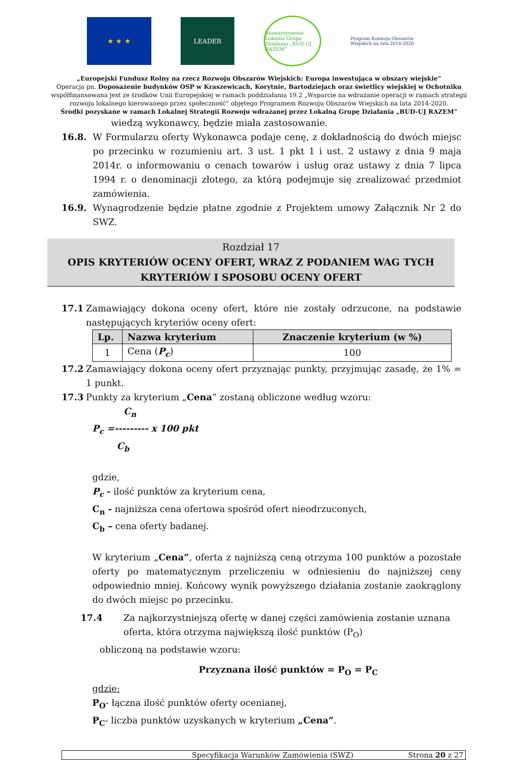★ ★ ★ LEADER
Stowarzyszenie Lokalna Grupa Działania „BUD-UJ RAZEM”
Program Rozwoju Obszarów Wiejskich na lata 2014-2020
„Europejski Fundusz Rolny na rzecz Rozwoju Obszarów Wiejskich: Europa inwestująca w obszary wiejskie”
Operacja pn. Doposażenie budynków OSP w Kraszewicach, Korytnie, Bartodziejach oraz świetlicy wiejskiej w Ochotniku współfinansowana jest ze środków Unii Europejskiej w ramach poddziałania 19.2 „Wsparcie na wdrażanie operacji w ramach strategii rozwoju lokalnego kierowanego przez społeczność” objętego Programem Rozwoju Obszarów Wiejskich na lata 2014-2020.
Środki pozyskane w ramach Lokalnej Strategii Rozwoju wdrażanej przez Lokalną Grupę Działania „BUD-UJ RAZEM”
wiedzą wykonawcy, będzie miała zastosowanie.
16.8. W Formularzu oferty Wykonawca podaje cenę, z dokładnością do dwóch miejsc po przecinku w rozumieniu art. 3 ust. 1 pkt 1 i ust. 2 ustawy z dnia 9 maja 2014r. o informowaniu o cenach towarów i usług oraz ustawy z dnia 7 lipca 1994 r. o denominacji złotego, za którą podejmuje się zrealizować przedmiot zamówienia.
16.9. Wynagrodzenie będzie płatne zgodnie z Projektem umowy Załącznik Nr 2 do SWZ.
Rozdział 17
OPIS KRYTERIÓW OCENY OFERT, WRAZ Z PODANIEM WAG TYCH
KRYTERIÓW I SPOSOBU OCENY OFERT
17.1 Zamawiający dokona oceny ofert, które nie zostały odrzucone, na podstawie następujących kryteriów oceny ofert:
| Lp. | Nazwa kryterium | Znaczenie kryterium (w %) |
| --- | --- | --- |
| 1 | Cena ( P<sub>c</sub> ) | 100 |
17.2 Zamawiający dokona oceny ofert przyznając punkty, przyjmując zasadę, że 1% = 1 punkt.
17.3 Punkty za kryterium „Cena” zostaną obliczone według wzoru:
C<sub>n</sub>
P<sub>c</sub> =--------- x 100 pkt
C<sub>b</sub>
gdzie,
P<sub>c</sub> - ilość punktów za kryterium cena,
C<sub>n</sub> - najniższa cena ofertowa spośród ofert nieodrzuconych,
C<sub>b</sub> – cena oferty badanej.
W kryterium „Cena”, oferta z najniższą ceną otrzyma 100 punktów a pozostałe oferty po matematycznym przeliczeniu w odniesieniu do najniższej ceny odpowiednio mniej. Końcowy wynik powyższego działania zostanie zaokrąglony do dwóch miejsc po przecinku.
17.4 Za najkorzystniejszą ofertę w danej części zamówienia zostanie uznana oferta, która otrzyma największą ilość punktów (P<sub>O</sub>)
obliczoną na podstawie wzoru:
Przyznana ilość punktów = P<sub>O</sub> = P<sub>C</sub>
gdzie:
P<sub>O</sub>- łączna ilość punktów oferty ocenianej,
P<sub>C</sub>- liczba punktów uzyskanych w kryterium „Cena”.
Specyfikacja Warunków Zamówienia (SWZ) Strona 20 z 27